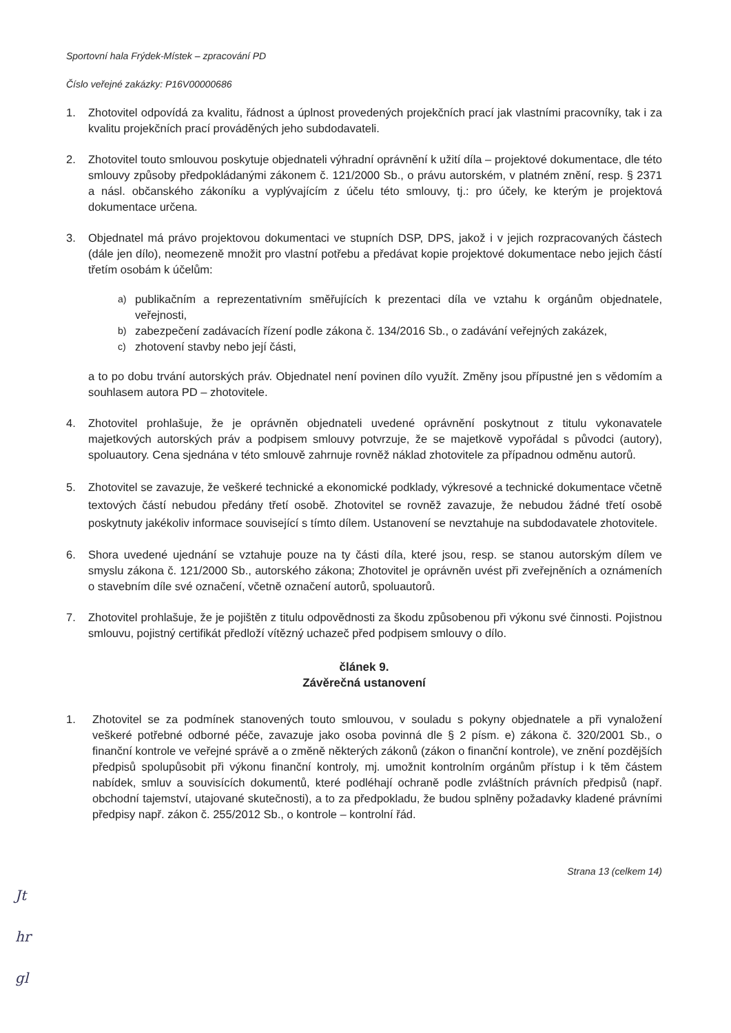Sportovní hala Frýdek-Místek – zpracování PD
Číslo veřejné zakázky: P16V00000686
1. Zhotovitel odpovídá za kvalitu, řádnost a úplnost provedených projekčních prací jak vlastními pracovníky, tak i za kvalitu projekčních prací prováděných jeho subdodavateli.
2. Zhotovitel touto smlouvou poskytuje objednateli výhradní oprávnění k užití díla – projektové dokumentace, dle této smlouvy způsoby předpokládanými zákonem č. 121/2000 Sb., o právu autorském, v platném znění, resp. § 2371 a násl. občanského zákoníku a vyplývajícím z účelu této smlouvy, tj.: pro účely, ke kterým je projektová dokumentace určena.
3. Objednatel má právo projektovou dokumentaci ve stupních DSP, DPS, jakož i v jejich rozpracovaných částech (dále jen dílo), neomezeně množit pro vlastní potřebu a předávat kopie projektové dokumentace nebo jejich částí třetím osobám k účelům:
a)
publikačním a reprezentativním směřujících k prezentaci díla ve vztahu k orgánům objednatele, veřejnosti,
b)
zabezpečení zadávacích řízení podle zákona č. 134/2016 Sb., o zadávání veřejných zakázek,
c)
zhotovení stavby nebo její části,
a to po dobu trvání autorských práv. Objednatel není povinen dílo využít. Změny jsou přípustné jen s vědomím a souhlasem autora PD – zhotovitele.
4. Zhotovitel prohlašuje, že je oprávněn objednateli uvedené oprávnění poskytnout z titulu vykonavatele majetkových autorských práv a podpisem smlouvy potvrzuje, že se majetkově vypořádal s původci (autory), spoluautory. Cena sjednána v této smlouvě zahrnuje rovněž náklad zhotovitele za případnou odměnu autorů.
5. Zhotovitel se zavazuje, že veškeré technické a ekonomické podklady, výkresové a technické dokumentace včetně textových částí nebudou předány třetí osobě. Zhotovitel se rovněž zavazuje, že nebudou žádné třetí osobě poskytnuty jakékoliv informace související s tímto dílem. Ustanovení se nevztahuje na subdodavatele zhotovitele.
6. Shora uvedené ujednání se vztahuje pouze na ty části díla, které jsou, resp. se stanou autorským dílem ve smyslu zákona č. 121/2000 Sb., autorského zákona; Zhotovitel je oprávněn uvést při zveřejněních a oznámeních o stavebním díle své označení, včetně označení autorů, spoluautorů.
7. Zhotovitel prohlašuje, že je pojištěn z titulu odpovědnosti za škodu způsobenou při výkonu své činnosti. Pojistnou smlouvu, pojistný certifikát předloží vítězný uchazeč před podpisem smlouvy o dílo.
článek 9.
Závěrečná ustanovení
1. Zhotovitel se za podmínek stanovených touto smlouvou, v souladu s pokyny objednatele a při vynaložení veškeré potřebné odborné péče, zavazuje jako osoba povinná dle § 2 písm. e) zákona č. 320/2001 Sb., o finanční kontrole ve veřejné správě a o změně některých zákonů (zákon o finanční kontrole), ve znění pozdějších předpisů spolupůsobit při výkonu finanční kontroly, mj. umožnit kontrolním orgánům přístup i k těm částem nabídek, smluv a souvisících dokumentů, které podléhají ochraně podle zvláštních právních předpisů (např. obchodní tajemství, utajované skutečnosti), a to za předpokladu, že budou splněny požadavky kladené právními předpisy např. zákon č. 255/2012 Sb., o kontrole – kontrolní řád.
Strana 13 (celkem 14)
Jt
hr
gl